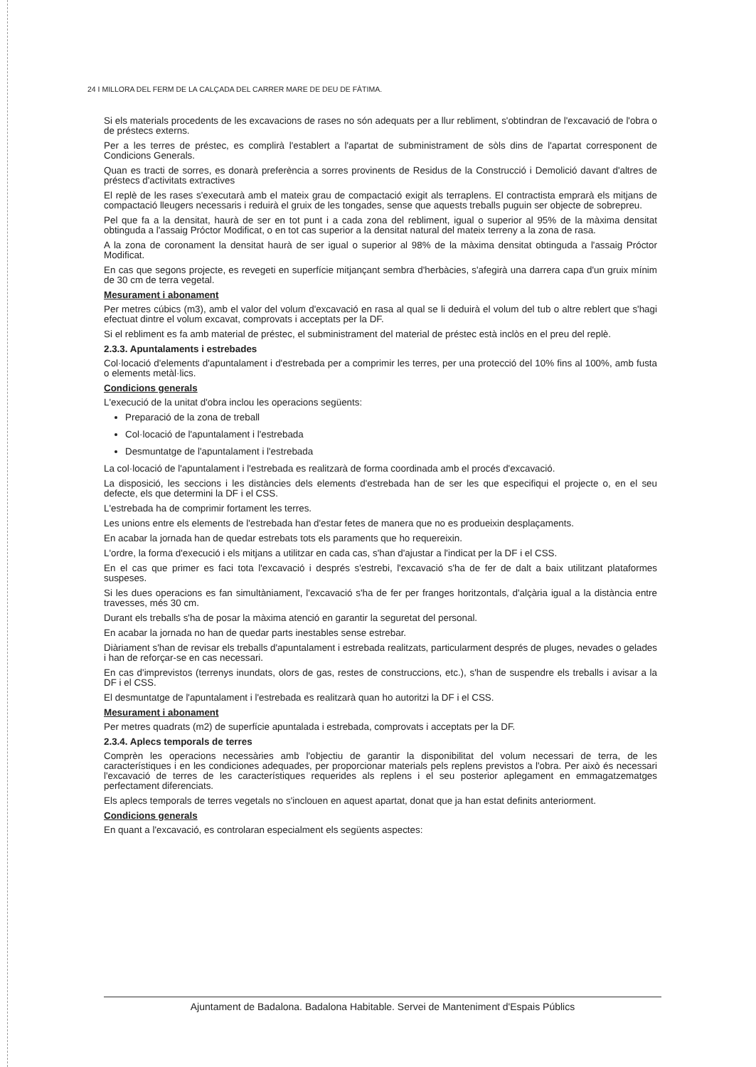24 I MILLORA DEL FERM DE LA CALÇADA DEL CARRER MARE DE DEU DE FÀTIMA.
Si els materials procedents de les excavacions de rases no són adequats per a llur rebliment, s'obtindran de l'excavació de l'obra o de préstecs externs.
Per a les terres de préstec, es complirà l'establert a l'apartat de subministrament de sòls dins de l'apartat corresponent de Condicions Generals.
Quan es tracti de sorres, es donarà preferència a sorres provinents de Residus de la Construcció i Demolició davant d'altres de préstecs d'activitats extractives
El replè de les rases s'executarà amb el mateix grau de compactació exigit als terraplens. El contractista emprarà els mitjans de compactació lleugers necessaris i reduirà el gruix de les tongades, sense que aquests treballs puguin ser objecte de sobrepreu.
Pel que fa a la densitat, haurà de ser en tot punt i a cada zona del rebliment, igual o superior al 95% de la màxima densitat obtinguda a l'assaig Próctor Modificat, o en tot cas superior a la densitat natural del mateix terreny a la zona de rasa.
A la zona de coronament la densitat haurà de ser igual o superior al 98% de la màxima densitat obtinguda a l'assaig Próctor Modificat.
En cas que segons projecte, es revegeti en superfície mitjançant sembra d'herbàcies, s'afegirà una darrera capa d'un gruix mínim de 30 cm de terra vegetal.
Mesurament i abonament
Per metres cúbics (m3), amb el valor del volum d'excavació en rasa al qual se li deduirà el volum del tub o altre reblert que s'hagi efectuat dintre el volum excavat, comprovats i acceptats per la DF.
Si el rebliment es fa amb material de préstec, el subministrament del material de préstec està inclòs en el preu del replè.
2.3.3. Apuntalaments i estrebades
Col·locació d'elements d'apuntalament i d'estrebada per a comprimir les terres, per una protecció del 10% fins al 100%, amb fusta o elements metàl·lics.
Condicions generals
L'execució de la unitat d'obra inclou les operacions següents:
Preparació de la zona de treball
Col·locació de l'apuntalament i l'estrebada
Desmuntatge de l'apuntalament i l'estrebada
La col·locació de l'apuntalament i l'estrebada es realitzarà de forma coordinada amb el procés d'excavació.
La disposició, les seccions i les distàncies dels elements d'estrebada han de ser les que especifiqui el projecte o, en el seu defecte, els que determini la DF i el CSS.
L'estrebada ha de comprimir fortament les terres.
Les unions entre els elements de l'estrebada han d'estar fetes de manera que no es produeixin desplaçaments.
En acabar la jornada han de quedar estrebats tots els paraments que ho requereixin.
L'ordre, la forma d'execució i els mitjans a utilitzar en cada cas, s'han d'ajustar a l'indicat per la DF i el CSS.
En el cas que primer es faci tota l'excavació i després s'estrebi, l'excavació s'ha de fer de dalt a baix utilitzant plataformes suspeses.
Si les dues operacions es fan simultàniament, l'excavació s'ha de fer per franges horitzontals, d'alçària igual a la distància entre travesses, més 30 cm.
Durant els treballs s'ha de posar la màxima atenció en garantir la seguretat del personal.
En acabar la jornada no han de quedar parts inestables sense estrebar.
Diàriament s'han de revisar els treballs d'apuntalament i estrebada realitzats, particularment després de pluges, nevades o gelades i han de reforçar-se en cas necessari.
En cas d'imprevistos (terrenys inundats, olors de gas, restes de construccions, etc.), s'han de suspendre els treballs i avisar a la DF i el CSS.
El desmuntatge de l'apuntalament i l'estrebada es realitzarà quan ho autoritzi la DF i el CSS.
Mesurament i abonament
Per metres quadrats (m2) de superfície apuntalada i estrebada, comprovats i acceptats per la DF.
2.3.4. Aplecs temporals de terres
Comprèn les operacions necessàries amb l'objectiu de garantir la disponibilitat del volum necessari de terra, de les característiques i en les condiciones adequades, per proporcionar materials pels replens previstos a l'obra. Per això és necessari l'excavació de terres de les característiques requerides als replens i el seu posterior aplegament en emmagatzematges perfectament diferenciats.
Els aplecs temporals de terres vegetals no s'inclouen en aquest apartat, donat que ja han estat definits anteriorment.
Condicions generals
En quant a l'excavació, es controlaran especialment els següents aspectes:
Ajuntament de Badalona. Badalona Habitable. Servei de Manteniment d'Espais Públics